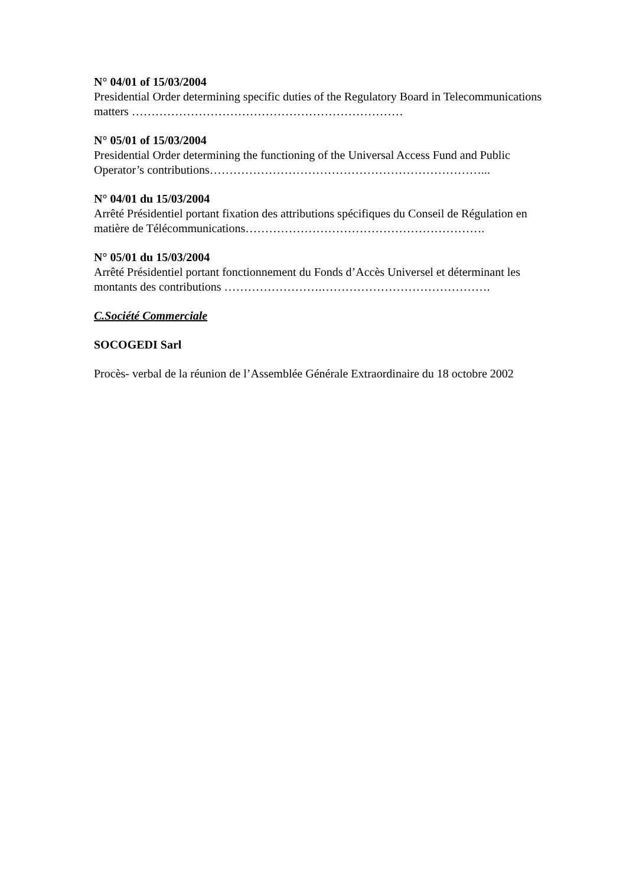N° 04/01 of 15/03/2004
Presidential Order determining specific duties of the Regulatory Board in Telecommunications matters ……………………………………………………………
N° 05/01 of 15/03/2004
Presidential Order determining the functioning of the Universal Access Fund and Public Operator’s contributions……………………………………………………………...
N° 04/01 du 15/03/2004
Arrêté Présidentiel portant fixation des attributions spécifiques du Conseil de Régulation en matière de Télécommunications…………………………………………………….
N° 05/01 du 15/03/2004
Arrêté Présidentiel portant fonctionnement du Fonds d’Accès Universel et déterminant les montants des contributions …………………….…………………………………….
C.Société Commerciale
SOCOGEDI Sarl
Procès- verbal de la réunion de l’Assemblée Générale Extraordinaire du 18 octobre 2002